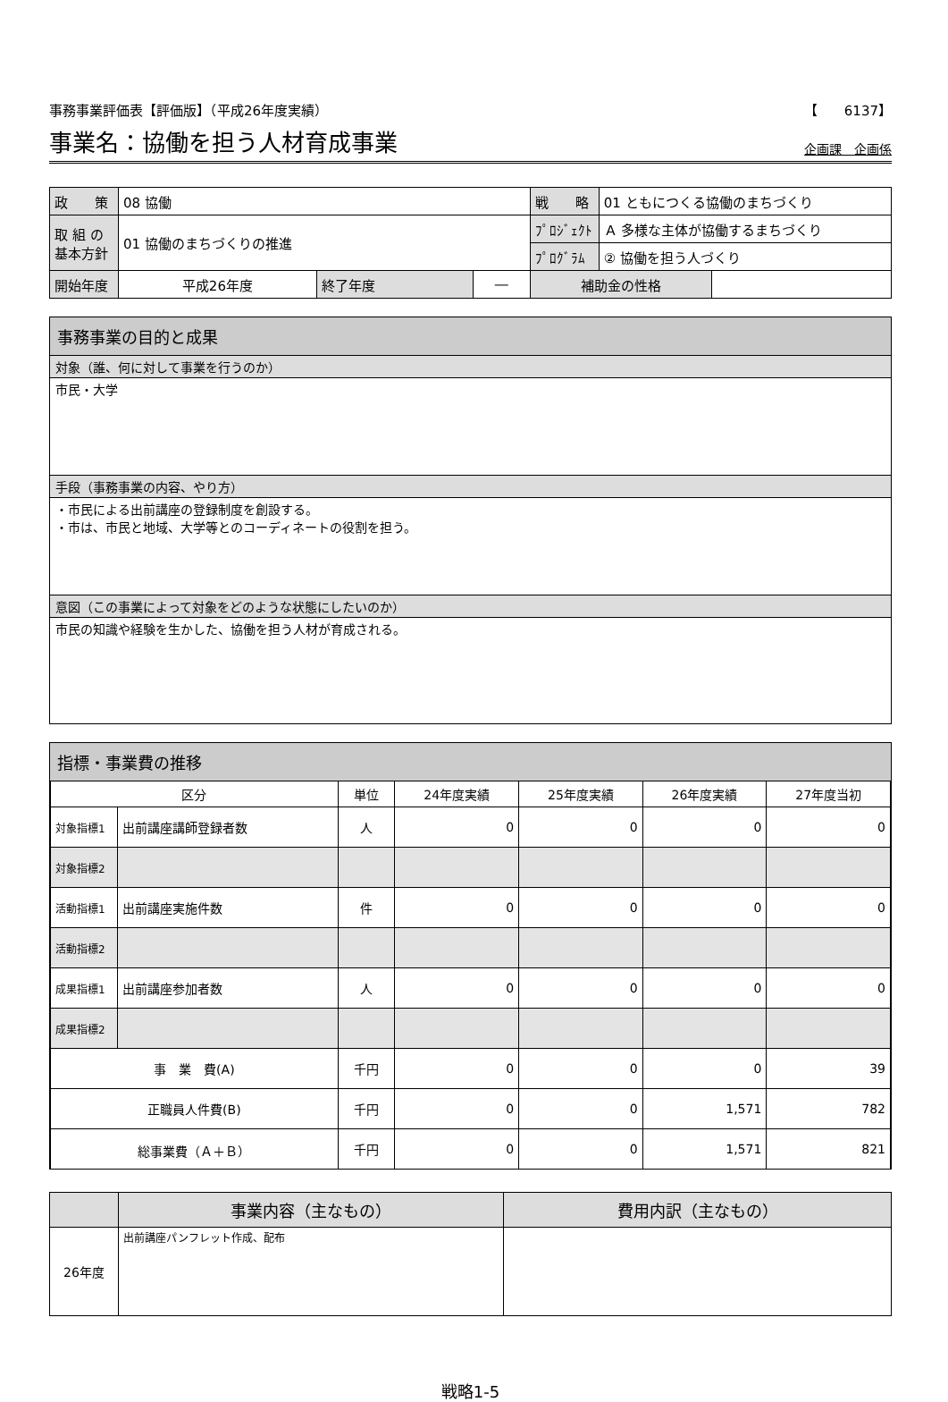事務事業評価表【評価版】（平成26年度実績） 【　　6137】
事業名：協働を担う人材育成事業
企画課　企画係
| 政 策 | 08 協働 | | | 戦 略 | 01 ともにつくる協働のまちづくり | |
| 取 組 の 基本方針 | 01 協働のまちづくりの推進 | | | ﾌﾟﾛｼﾞｪｸﾄ | Ａ 多様な主体が協働するまちづくり | |
| | | | | ﾌﾟﾛｸﾞﾗﾑ | ② 協働を担う人づくり | |
| 開始年度 | 平成26年度 | 終了年度 | ― | 補助金の性格 | | |
事務事業の目的と成果
対象（誰、何に対して事業を行うのか）
市民・大学
手段（事務事業の内容、やり方）
・市民による出前講座の登録制度を創設する。
・市は、市民と地域、大学等とのコーディネートの役割を担う。
意図（この事業によって対象をどのような状態にしたいのか）
市民の知識や経験を生かした、協働を担う人材が育成される。
指標・事業費の推移
| 区分 | | 単位 | 24年度実績 | 25年度実績 | 26年度実績 | 27年度当初 |
| --- | --- | --- | --- | --- | --- | --- |
| 対象指標1 | 出前講座講師登録者数 | 人 | 0 | 0 | 0 | 0 |
| 対象指標2 | | | | | | |
| 活動指標1 | 出前講座実施件数 | 件 | 0 | 0 | 0 | 0 |
| 活動指標2 | | | | | | |
| 成果指標1 | 出前講座参加者数 | 人 | 0 | 0 | 0 | 0 |
| 成果指標2 | | | | | | |
| 事 業 費(A) | | 千円 | 0 | 0 | 0 | 39 |
| 正職員人件費(B) | | 千円 | 0 | 0 | 1,571 | 782 |
| 総事業費（Ａ＋Ｂ） | | 千円 | 0 | 0 | 1,571 | 821 |
| | 事業内容（主なもの） | 費用内訳（主なもの） |
| --- | --- | --- |
| 26年度 | 出前講座パンフレット作成、配布 | |
戦略1-5